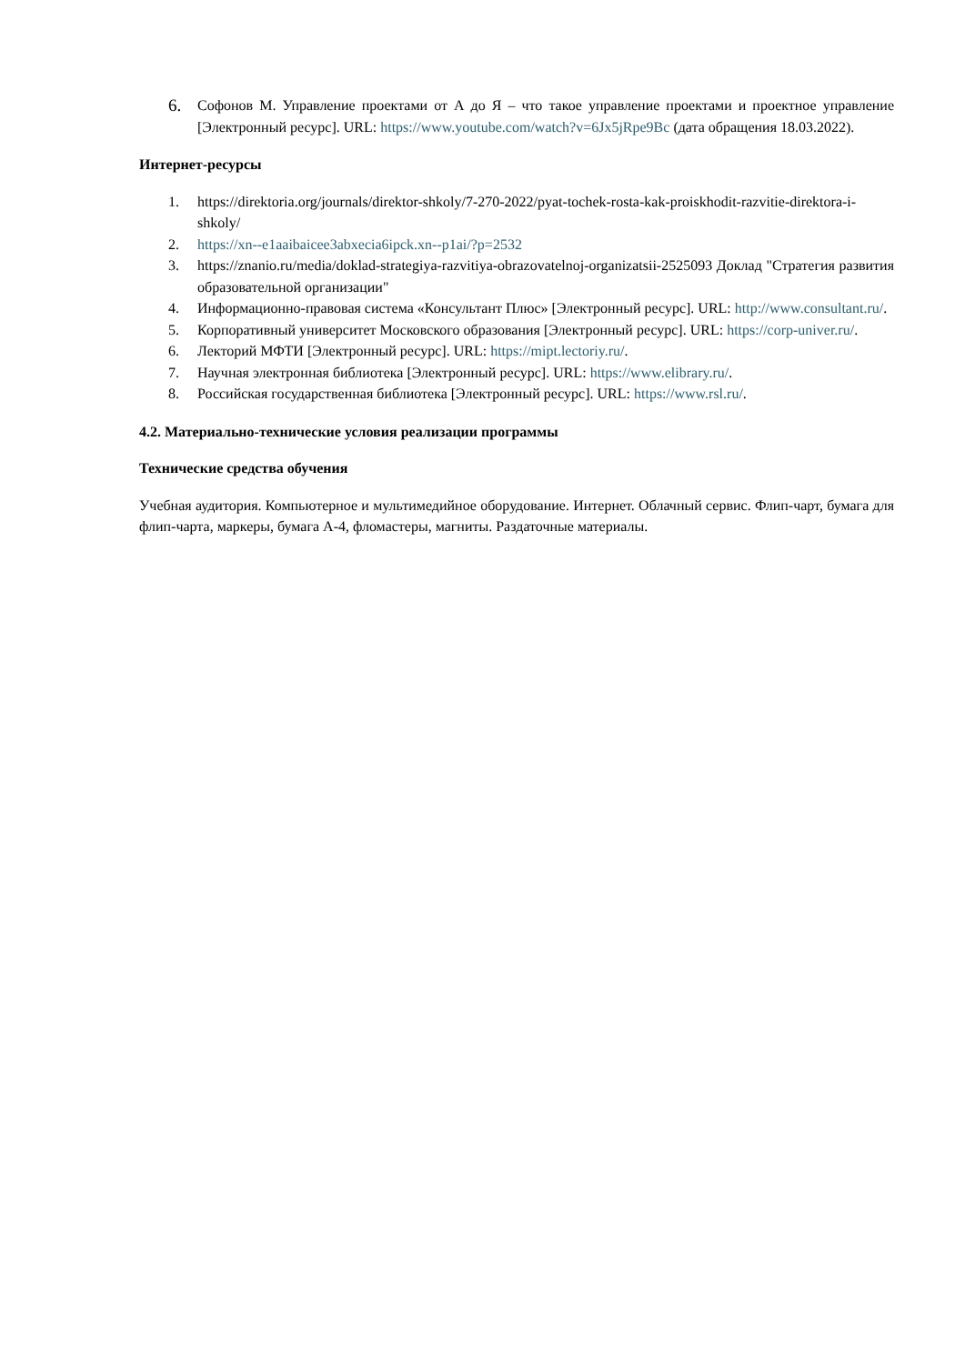6. Софонов М. Управление проектами от А до Я – что такое управление проектами и проектное управление [Электронный ресурс]. URL: https://www.youtube.com/watch?v=6Jx5jRpe9Bc (дата обращения 18.03.2022).
Интернет-ресурсы
1. https://direktoria.org/journals/direktor-shkoly/7-270-2022/pyat-tochek-rosta-kak-proiskhodit-razvitie-direktora-i-shkoly/
2. https://xn--e1aaibaicee3abxecia6ipck.xn--p1ai/?p=2532
3. https://znanio.ru/media/doklad-strategiya-razvitiya-obrazovatelnoj-organizatsii-2525093 Доклад "Стратегия развития образовательной организации"
4. Информационно-правовая система «Консультант Плюс» [Электронный ресурс]. URL: http://www.consultant.ru/.
5. Корпоративный университет Московского образования [Электронный ресурс]. URL: https://corp-univer.ru/.
6. Лекторий МФТИ [Электронный ресурс]. URL: https://mipt.lectoriy.ru/.
7. Научная электронная библиотека [Электронный ресурс]. URL: https://www.elibrary.ru/.
8. Российская государственная библиотека [Электронный ресурс]. URL: https://www.rsl.ru/.
4.2. Материально-технические условия реализации программы
Технические средства обучения
Учебная аудитория. Компьютерное и мультимедийное оборудование. Интернет. Облачный сервис. Флип-чарт, бумага для флип-чарта, маркеры, бумага А-4, фломастеры, магниты. Раздаточные материалы.